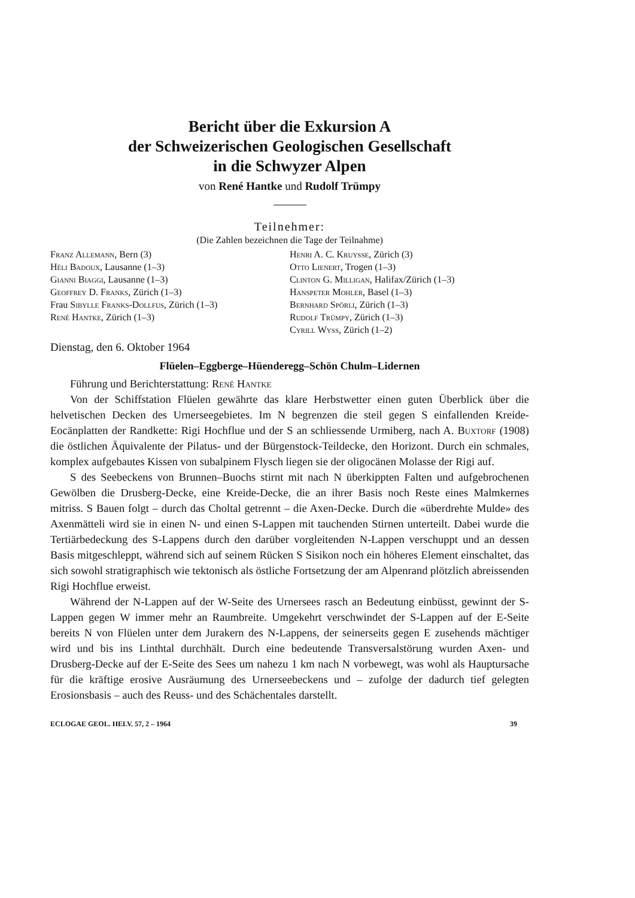Bericht über die Exkursion A
der Schweizerischen Geologischen Gesellschaft
in die Schwyzer Alpen
von René Hantke und Rudolf Trümpy
Teilnehmer:
(Die Zahlen bezeichnen die Tage der Teilnahme)
Franz Allemann, Bern (3)
Héli Badoux, Lausanne (1–3)
Gianni Biaggi, Lausanne (1–3)
Geoffrey D. Franks, Zürich (1–3)
Frau Sibylle Franks-Dollfus, Zürich (1–3)
René Hantke, Zürich (1–3)
Henri A. C. Kruysse, Zürich (3)
Otto Lienert, Trogen (1–3)
Clinton G. Milligan, Halifax/Zürich (1–3)
Hanspeter Mohler, Basel (1–3)
Bernhard Spörli, Zürich (1–3)
Rudolf Trümpy, Zürich (1–3)
Cyrill Wyss, Zürich (1–2)
Dienstag, den 6. Oktober 1964
Flüelen–Eggberge–Hüenderegg–Schön Chulm–Lidernen
Führung und Berichterstattung: René Hantke
Von der Schiffstation Flüelen gewährte das klare Herbstwetter einen guten Überblick über die helvetischen Decken des Urnerseegebietes. Im N begrenzen die steil gegen S einfallenden Kreide-Eocänplatten der Randkette: Rigi Hochflue und der S an schliessende Urmiberg, nach A. Buxtorf (1908) die östlichen Äquivalente der Pilatus- und der Bürgenstock-Teildecke, den Horizont. Durch ein schmales, komplex aufgebautes Kissen von subalpinem Flysch liegen sie der oligocänen Molasse der Rigi auf.
S des Seebeckens von Brunnen–Buochs stirnt mit nach N überkippten Falten und aufgebrochenen Gewölben die Drusberg-Decke, eine Kreide-Decke, die an ihrer Basis noch Reste eines Malmkernes mitriss. S Bauen folgt – durch das Choltal getrennt – die Axen-Decke. Durch die «überdrehte Mulde» des Axenmätteli wird sie in einen N- und einen S-Lappen mit tauchenden Stirnen unterteilt. Dabei wurde die Tertiärbedeckung des S-Lappens durch den darüber vorgleitenden N-Lappen verschuppt und an dessen Basis mitgeschleppt, während sich auf seinem Rücken S Sisikon noch ein höheres Element einschaltet, das sich sowohl stratigraphisch wie tektonisch als östliche Fortsetzung der am Alpenrand plötzlich abreissenden Rigi Hochflue erweist.
Während der N-Lappen auf der W-Seite des Urnersees rasch an Bedeutung einbüsst, gewinnt der S-Lappen gegen W immer mehr an Raumbreite. Umgekehrt verschwindet der S-Lappen auf der E-Seite bereits N von Flüelen unter dem Jurakern des N-Lappens, der seinerseits gegen E zusehends mächtiger wird und bis ins Linthtal durchhält. Durch eine bedeutende Transversalstörung wurden Axen- und Drusberg-Decke auf der E-Seite des Sees um nahezu 1 km nach N vorbewegt, was wohl als Hauptursache für die kräftige erosive Ausräumung des Urnerseebeckens und – zufolge der dadurch tief gelegten Erosionsbasis – auch des Reuss- und des Schächentales darstellt.
ECLOGAE GEOL. HELV. 57, 2 – 1964 39